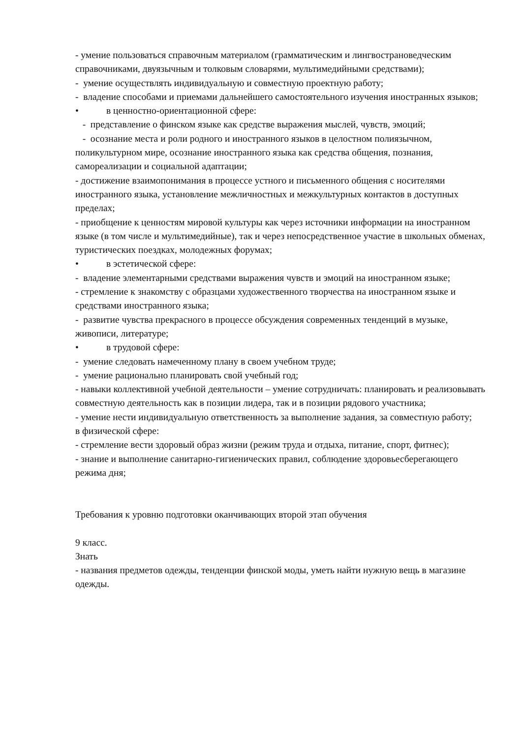- умение пользоваться справочным материалом (грамматическим и лингвострановедческим справочниками, двуязычным и толковым словарями, мультимедийными средствами);
- умение осуществлять индивидуальную и совместную проектную работу;
- владение способами и приемами дальнейшего самостоятельного изучения иностранных языков;
• в ценностно-ориентационной сфере:
- представление о финском языке как средстве выражения мыслей, чувств, эмоций;
- осознание места и роли родного и иностранного языков в целостном полиязычном, поликультурном мире, осознание иностранного языка как средства общения, познания, самореализации и социальной адаптации;
- достижение взаимопонимания в процессе устного и письменного общения с носителями иностранного языка, установление межличностных и межкультурных контактов в доступных пределах;
- приобщение к ценностям мировой культуры как через источники информации на иностранном языке (в том числе и мультимедийные), так и через непосредственное участие в школьных обменах, туристических поездках, молодежных форумах;
• в эстетической сфере:
- владение элементарными средствами выражения чувств и эмоций на иностранном языке;
- стремление к знакомству с образцами художественного творчества на иностранном языке и средствами иностранного языка;
- развитие чувства прекрасного в процессе обсуждения современных тенденций в музыке, живописи, литературе;
• в трудовой сфере:
- умение следовать намеченному плану в своем учебном труде;
- умение рационально планировать свой учебный год;
- навыки коллективной учебной деятельности – умение сотрудничать: планировать и реализовывать совместную деятельность как в позиции лидера, так и в позиции рядового участника;
- умение нести индивидуальную ответственность за выполнение задания, за совместную работу;
в физической сфере:
- стремление вести здоровый образ жизни (режим труда и отдыха, питание, спорт, фитнес);
- знание и выполнение санитарно-гигиенических правил, соблюдение здоровьесберегающего режима дня;
Требования к уровню подготовки оканчивающих второй этап обучения
9 класс.
Знать
- названия предметов одежды, тенденции финской моды, уметь найти нужную вещь в магазине одежды.